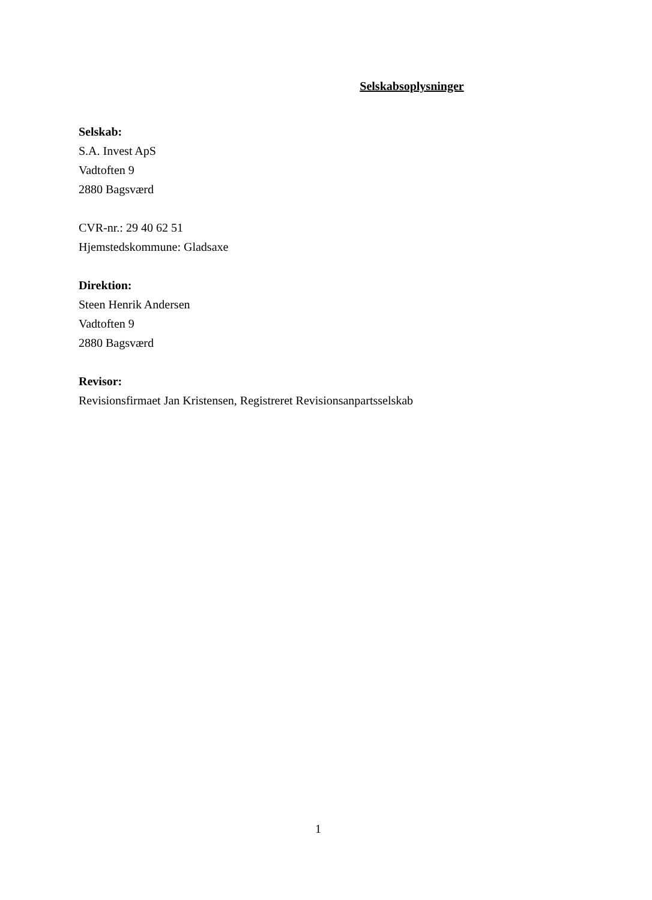Selskabsoplysninger
Selskab:
S.A. Invest ApS
Vadtoften 9
2880 Bagsværd
CVR-nr.: 29 40 62 51
Hjemstedskommune: Gladsaxe
Direktion:
Steen Henrik Andersen
Vadtoften 9
2880 Bagsværd
Revisor:
Revisionsfirmaet Jan Kristensen, Registreret Revisionsanpartsselskab
1